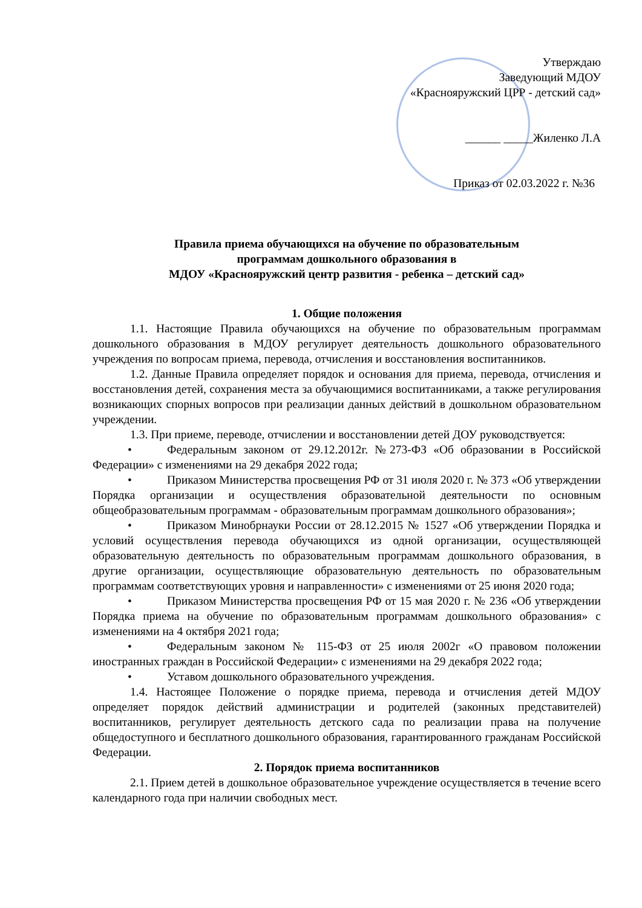Утверждаю
Заведующий МДОУ
«Краснояружский ЦРР - детский сад»
______ _____Жиленко Л.А
Приказ от 02.03.2022 г. №36
Правила приема обучающихся на обучение по образовательным
программам дошкольного образования в
МДОУ «Краснояружский центр развития - ребенка – детский сад»
1. Общие положения
1.1. Настоящие Правила обучающихся на обучение по образовательным программам дошкольного образования в МДОУ регулирует деятельность дошкольного образовательного учреждения по вопросам приема, перевода, отчисления и восстановления воспитанников.
1.2. Данные Правила определяет порядок и основания для приема, перевода, отчисления и восстановления детей, сохранения места за обучающимися воспитанниками, а также регулирования возникающих спорных вопросов при реализации данных действий в дошкольном образовательном учреждении.
1.3. При приеме, переводе, отчислении и восстановлении детей ДОУ руководствуется:
• Федеральным законом от 29.12.2012г. №273-ФЗ «Об образовании в Российской Федерации» с изменениями на 29 декабря 2022 года;
• Приказом Министерства просвещения РФ от 31 июля 2020 г. № 373 «Об утверждении Порядка организации и осуществления образовательной деятельности по основным общеобразовательным программам - образовательным программам дошкольного образования»;
• Приказом Минобрнауки России от 28.12.2015 № 1527 «Об утверждении Порядка и условий осуществления перевода обучающихся из одной организации, осуществляющей образовательную деятельность по образовательным программам дошкольного образования, в другие организации, осуществляющие образовательную деятельность по образовательным программам соответствующих уровня и направленности» с изменениями от 25 июня 2020 года;
• Приказом Министерства просвещения РФ от 15 мая 2020 г. № 236 «Об утверждении Порядка приема на обучение по образовательным программам дошкольного образования» с изменениями на 4 октября 2021 года;
• Федеральным законом № 115-ФЗ от 25 июля 2002г «О правовом положении иностранных граждан в Российской Федерации» с изменениями на 29 декабря 2022 года;
• Уставом дошкольного образовательного учреждения.
1.4. Настоящее Положение о порядке приема, перевода и отчисления детей МДОУ определяет порядок действий администрации и родителей (законных представителей) воспитанников, регулирует деятельность детского сада по реализации права на получение общедоступного и бесплатного дошкольного образования, гарантированного гражданам Российской Федерации.
2. Порядок приема воспитанников
2.1. Прием детей в дошкольное образовательное учреждение осуществляется в течение всего календарного года при наличии свободных мест.